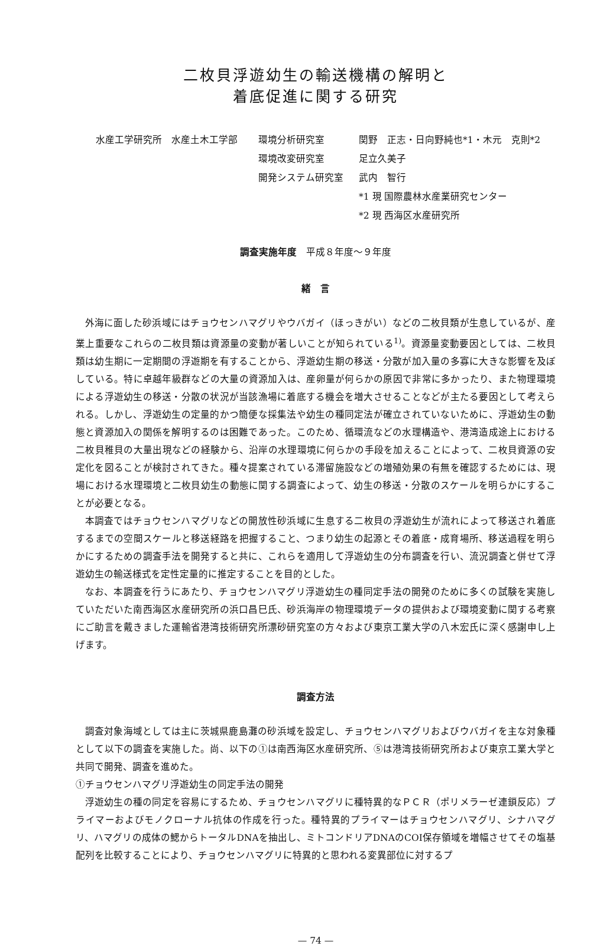二枚貝浮遊幼生の輸送機構の解明と
着底促進に関する研究
水産工学研究所　水産土木工学部
環境分析研究室
関野　正志・日向野純也*1・木元　克則*2
環境改変研究室
足立久美子
開発システム研究室
武内　智行
*1 現 国際農林水産業研究センター
*2 現 西海区水産研究所
調査実施年度　平成８年度～９年度
緒　言
外海に面した砂浜域にはチョウセンハマグリやウバガイ（ほっきがい）などの二枚貝類が生息しているが、産業上重要なこれらの二枚貝類は資源量の変動が著しいことが知られている<sup>1)</sup>。資源量変動要因としては、二枚貝類は幼生期に一定期間の浮遊期を有することから、浮遊幼生期の移送・分散が加入量の多寡に大きな影響を及ぼしている。特に卓越年級群などの大量の資源加入は、産卵量が何らかの原因で非常に多かったり、また物理環境による浮遊幼生の移送・分散の状況が当該漁場に着底する機会を増大させることなどが主たる要因として考えられる。しかし、浮遊幼生の定量的かつ簡便な採集法や幼生の種同定法が確立されていないために、浮遊幼生の動態と資源加入の関係を解明するのは困難であった。このため、循環流などの水理構造や、港湾造成途上における二枚貝稚貝の大量出現などの経験から、沿岸の水理環境に何らかの手段を加えることによって、二枚貝資源の安定化を図ることが検討されてきた。種々提案されている滞留施設などの増殖効果の有無を確認するためには、現場における水理環境と二枚貝幼生の動態に関する調査によって、幼生の移送・分散のスケールを明らかにすることが必要となる。
本調査ではチョウセンハマグリなどの開放性砂浜域に生息する二枚貝の浮遊幼生が流れによって移送され着底するまでの空間スケールと移送経路を把握すること、つまり幼生の起源とその着底・成育場所、移送過程を明らかにするための調査手法を開発すると共に、これらを適用して浮遊幼生の分布調査を行い、流況調査と併せて浮遊幼生の輸送様式を定性定量的に推定することを目的とした。
なお、本調査を行うにあたり、チョウセンハマグリ浮遊幼生の種同定手法の開発のために多くの試験を実施していただいた南西海区水産研究所の浜口昌巳氏、砂浜海岸の物理環境データの提供および環境変動に関する考察にご助言を戴きました運輸省港湾技術研究所漂砂研究室の方々および東京工業大学の八木宏氏に深く感謝申し上げます。
調査方法
調査対象海域としては主に茨城県鹿島灘の砂浜域を設定し、チョウセンハマグリおよびウバガイを主な対象種として以下の調査を実施した。尚、以下の①は南西海区水産研究所、⑤は港湾技術研究所および東京工業大学と共同で開発、調査を進めた。
①チョウセンハマグリ浮遊幼生の同定手法の開発
浮遊幼生の種の同定を容易にするため、チョウセンハマグリに種特異的なＰＣＲ（ポリメラーゼ連鎖反応）プライマーおよびモノクローナル抗体の作成を行った。種特異的プライマーはチョウセンハマグリ、シナハマグリ、ハマグリの成体の鰓からトータルDNAを抽出し、ミトコンドリアDNAのCOⅠ保存領域を増幅させてその塩基配列を比較することにより、チョウセンハマグリに特異的と思われる変異部位に対するプ
— 74 —